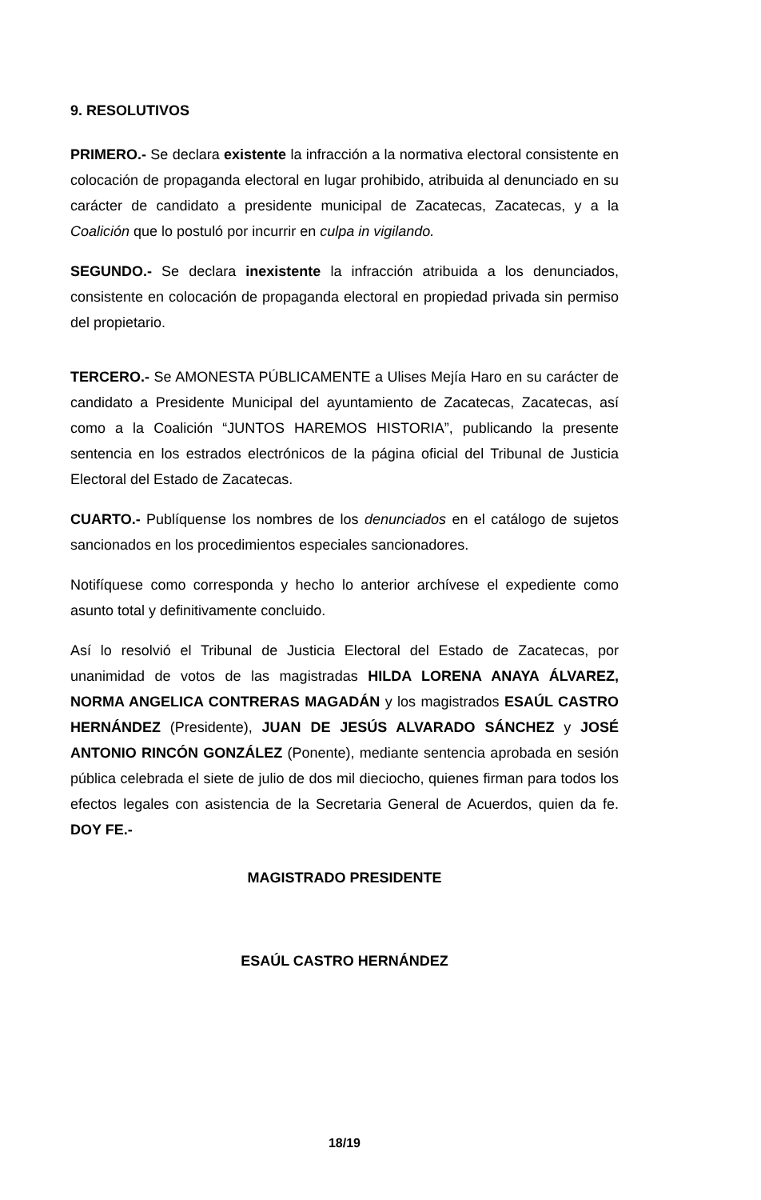9. RESOLUTIVOS
PRIMERO.- Se declara existente la infracción a la normativa electoral consistente en colocación de propaganda electoral en lugar prohibido, atribuida al denunciado en su carácter de candidato a presidente municipal de Zacatecas, Zacatecas, y a la Coalición que lo postuló por incurrir en culpa in vigilando.
SEGUNDO.- Se declara inexistente la infracción atribuida a los denunciados, consistente en colocación de propaganda electoral en propiedad privada sin permiso del propietario.
TERCERO.- Se AMONESTA PÚBLICAMENTE a Ulises Mejía Haro en su carácter de candidato a Presidente Municipal del ayuntamiento de Zacatecas, Zacatecas, así como a la Coalición “JUNTOS HAREMOS HISTORIA”, publicando la presente sentencia en los estrados electrónicos de la página oficial del Tribunal de Justicia Electoral del Estado de Zacatecas.
CUARTO.- Publíquense los nombres de los denunciados en el catálogo de sujetos sancionados en los procedimientos especiales sancionadores.
Notifíquese como corresponda y hecho lo anterior archívese el expediente como asunto total y definitivamente concluido.
Así lo resolvió el Tribunal de Justicia Electoral del Estado de Zacatecas, por unanimidad de votos de las magistradas HILDA LORENA ANAYA ÁLVAREZ, NORMA ANGELICA CONTRERAS MAGADÁN y los magistrados ESAÚL CASTRO HERNÁNDEZ (Presidente), JUAN DE JESÚS ALVARADO SÁNCHEZ y JOSÉ ANTONIO RINCÓN GONZÁLEZ (Ponente), mediante sentencia aprobada en sesión pública celebrada el siete de julio de dos mil dieciocho, quienes firman para todos los efectos legales con asistencia de la Secretaria General de Acuerdos, quien da fe. DOY FE.-
MAGISTRADO PRESIDENTE
ESAÚL CASTRO HERNÁNDEZ
18/19